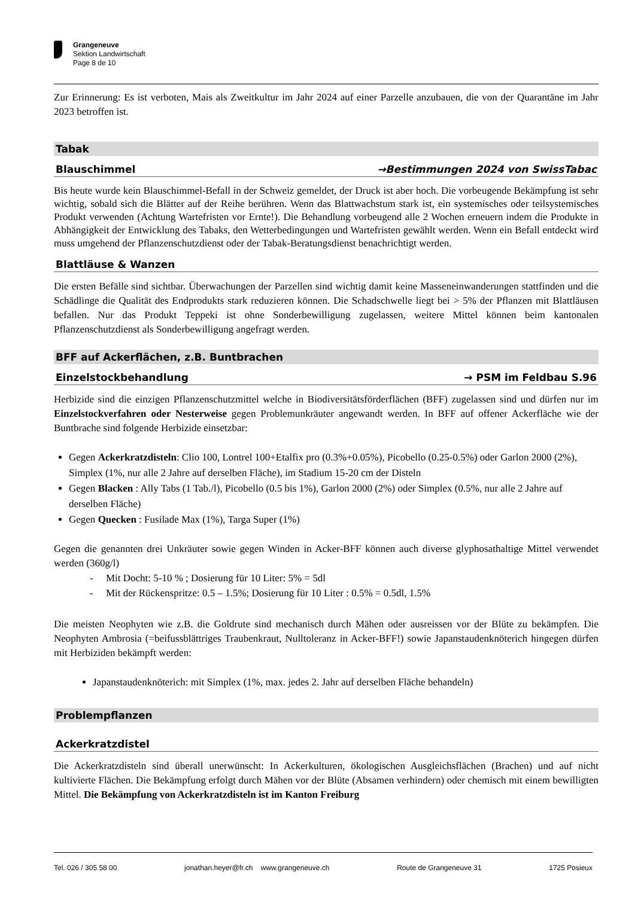Grangeneuve
Sektion Landwirtschaft
Page 8 de 10
Zur Erinnerung: Es ist verboten, Mais als Zweitkultur im Jahr 2024 auf einer Parzelle anzubauen, die von der Quarantäne im Jahr 2023 betroffen ist.
Tabak
Blauschimmel →Bestimmungen 2024 von SwissTabac
Bis heute wurde kein Blauschimmel-Befall in der Schweiz gemeldet, der Druck ist aber hoch. Die vorbeugende Bekämpfung ist sehr wichtig, sobald sich die Blätter auf der Reihe berühren. Wenn das Blattwachstum stark ist, ein systemisches oder teilsystemisches Produkt verwenden (Achtung Wartefristen vor Ernte!). Die Behandlung vorbeugend alle 2 Wochen erneuern indem die Produkte in Abhängigkeit der Entwicklung des Tabaks, den Wetterbedingungen und Wartefristen gewählt werden. Wenn ein Befall entdeckt wird muss umgehend der Pflanzenschutzdienst oder der Tabak-Beratungsdienst benachrichtigt werden.
Blattläuse & Wanzen
Die ersten Befälle sind sichtbar. Überwachungen der Parzellen sind wichtig damit keine Masseneinwanderungen stattfinden und die Schädlinge die Qualität des Endprodukts stark reduzieren können. Die Schadschwelle liegt bei > 5% der Pflanzen mit Blattläusen befallen. Nur das Produkt Teppeki ist ohne Sonderbewilligung zugelassen, weitere Mittel können beim kantonalen Pflanzenschutzdienst als Sonderbewilligung angefragt werden.
BFF auf Ackerflächen, z.B. Buntbrachen
Einzelstockbehandlung → PSM im Feldbau S.96
Herbizide sind die einzigen Pflanzenschutzmittel welche in Biodiversitätsförderflächen (BFF) zugelassen sind und dürfen nur im Einzelstockverfahren oder Nesterweise gegen Problemunkräuter angewandt werden. In BFF auf offener Ackerfläche wie der Buntbrache sind folgende Herbizide einsetzbar:
Gegen Ackerkratzdisteln: Clio 100, Lontrel 100+Etalfix pro (0.3%+0.05%), Picobello (0.25-0.5%) oder Garlon 2000 (2%), Simplex (1%, nur alle 2 Jahre auf derselben Fläche), im Stadium 15-20 cm der Disteln
Gegen Blacken : Ally Tabs (1 Tab./l), Picobello (0.5 bis 1%), Garlon 2000 (2%) oder Simplex (0.5%, nur alle 2 Jahre auf derselben Fläche)
Gegen Quecken : Fusilade Max (1%), Targa Super (1%)
Gegen die genannten drei Unkräuter sowie gegen Winden in Acker-BFF können auch diverse glyphosathaltige Mittel verwendet werden (360g/l)
- Mit Docht: 5-10 % ; Dosierung für 10 Liter: 5% = 5dl
- Mit der Rückenspritze: 0.5 – 1.5%; Dosierung für 10 Liter : 0.5% = 0.5dl, 1.5%
Die meisten Neophyten wie z.B. die Goldrute sind mechanisch durch Mähen oder ausreissen vor der Blüte zu bekämpfen. Die Neophyten Ambrosia (=beifussblättriges Traubenkraut, Nulltoleranz in Acker-BFF!) sowie Japanstaudenknöterich hingegen dürfen mit Herbiziden bekämpft werden:
Japanstaudenknöterich: mit Simplex (1%, max. jedes 2. Jahr auf derselben Fläche behandeln)
Problempflanzen
Ackerkratzdistel
Die Ackerkratzdisteln sind überall unerwünscht: In Ackerkulturen, ökologischen Ausgleichsflächen (Brachen) und auf nicht kultivierte Flächen. Die Bekämpfung erfolgt durch Mähen vor der Blüte (Absamen verhindern) oder chemisch mit einem bewilligten Mittel. Die Bekämpfung von Ackerkratzdisteln ist im Kanton Freiburg
Tel. 026 / 305 58 00 jonathan.heyer@fr.ch www.grangeneuve.ch Route de Grangeneuve 31 1725 Posieux